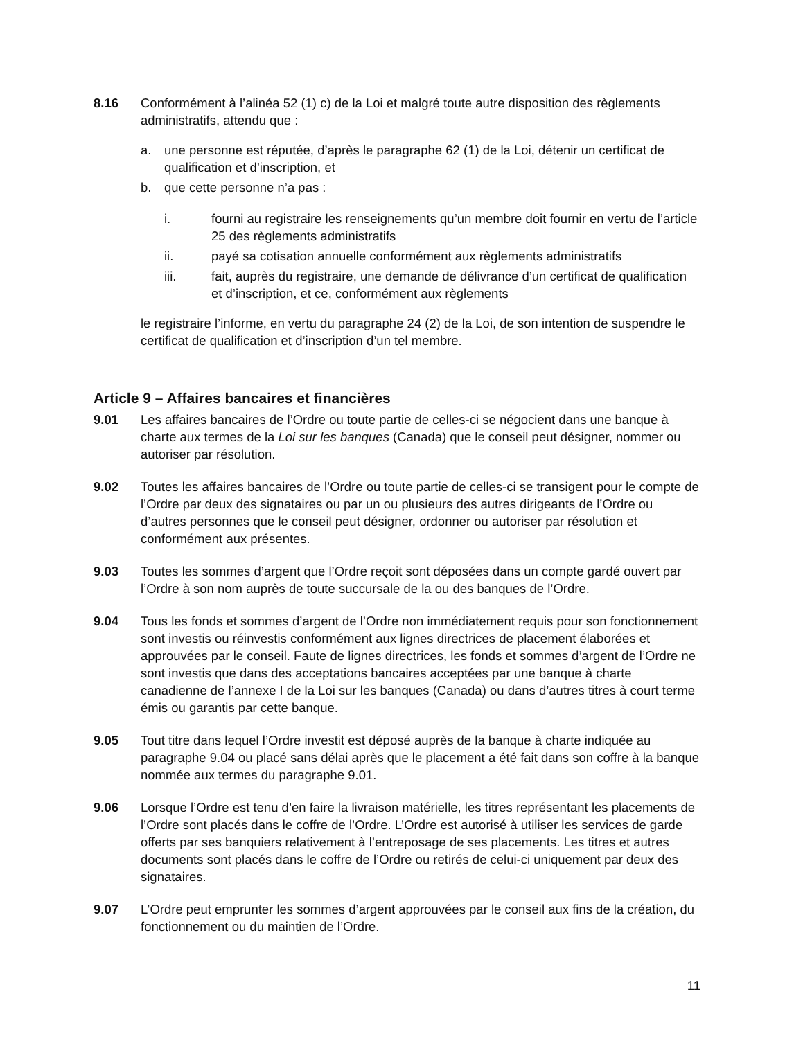8.16 Conformément à l’alinéa 52 (1) c) de la Loi et malgré toute autre disposition des règlements administratifs, attendu que :
a. une personne est réputée, d’après le paragraphe 62 (1) de la Loi, détenir un certificat de qualification et d’inscription, et
b. que cette personne n’a pas :
i. fourni au registraire les renseignements qu’un membre doit fournir en vertu de l’article 25 des règlements administratifs
ii. payé sa cotisation annuelle conformément aux règlements administratifs
iii. fait, auprès du registraire, une demande de délivrance d’un certificat de qualification et d’inscription, et ce, conformément aux règlements
le registraire l’informe, en vertu du paragraphe 24 (2) de la Loi, de son intention de suspendre le certificat de qualification et d’inscription d’un tel membre.
Article 9 – Affaires bancaires et financières
9.01 Les affaires bancaires de l’Ordre ou toute partie de celles-ci se négocient dans une banque à charte aux termes de la Loi sur les banques (Canada) que le conseil peut désigner, nommer ou autoriser par résolution.
9.02 Toutes les affaires bancaires de l’Ordre ou toute partie de celles-ci se transigent pour le compte de l’Ordre par deux des signataires ou par un ou plusieurs des autres dirigeants de l’Ordre ou d’autres personnes que le conseil peut désigner, ordonner ou autoriser par résolution et conformément aux présentes.
9.03 Toutes les sommes d’argent que l’Ordre reçoit sont déposées dans un compte gardé ouvert par l’Ordre à son nom auprès de toute succursale de la ou des banques de l’Ordre.
9.04 Tous les fonds et sommes d’argent de l’Ordre non immédiatement requis pour son fonctionnement sont investis ou réinvestis conformément aux lignes directrices de placement élaborées et approuvées par le conseil. Faute de lignes directrices, les fonds et sommes d’argent de l’Ordre ne sont investis que dans des acceptations bancaires acceptées par une banque à charte canadienne de l’annexe I de la Loi sur les banques (Canada) ou dans d’autres titres à court terme émis ou garantis par cette banque.
9.05 Tout titre dans lequel l’Ordre investit est déposé auprès de la banque à charte indiquée au paragraphe 9.04 ou placé sans délai après que le placement a été fait dans son coffre à la banque nommée aux termes du paragraphe 9.01.
9.06 Lorsque l’Ordre est tenu d’en faire la livraison matérielle, les titres représentant les placements de l’Ordre sont placés dans le coffre de l’Ordre. L’Ordre est autorisé à utiliser les services de garde offerts par ses banquiers relativement à l’entreposage de ses placements. Les titres et autres documents sont placés dans le coffre de l’Ordre ou retirés de celui-ci uniquement par deux des signataires.
9.07 L’Ordre peut emprunter les sommes d’argent approuvées par le conseil aux fins de la création, du fonctionnement ou du maintien de l’Ordre.
11